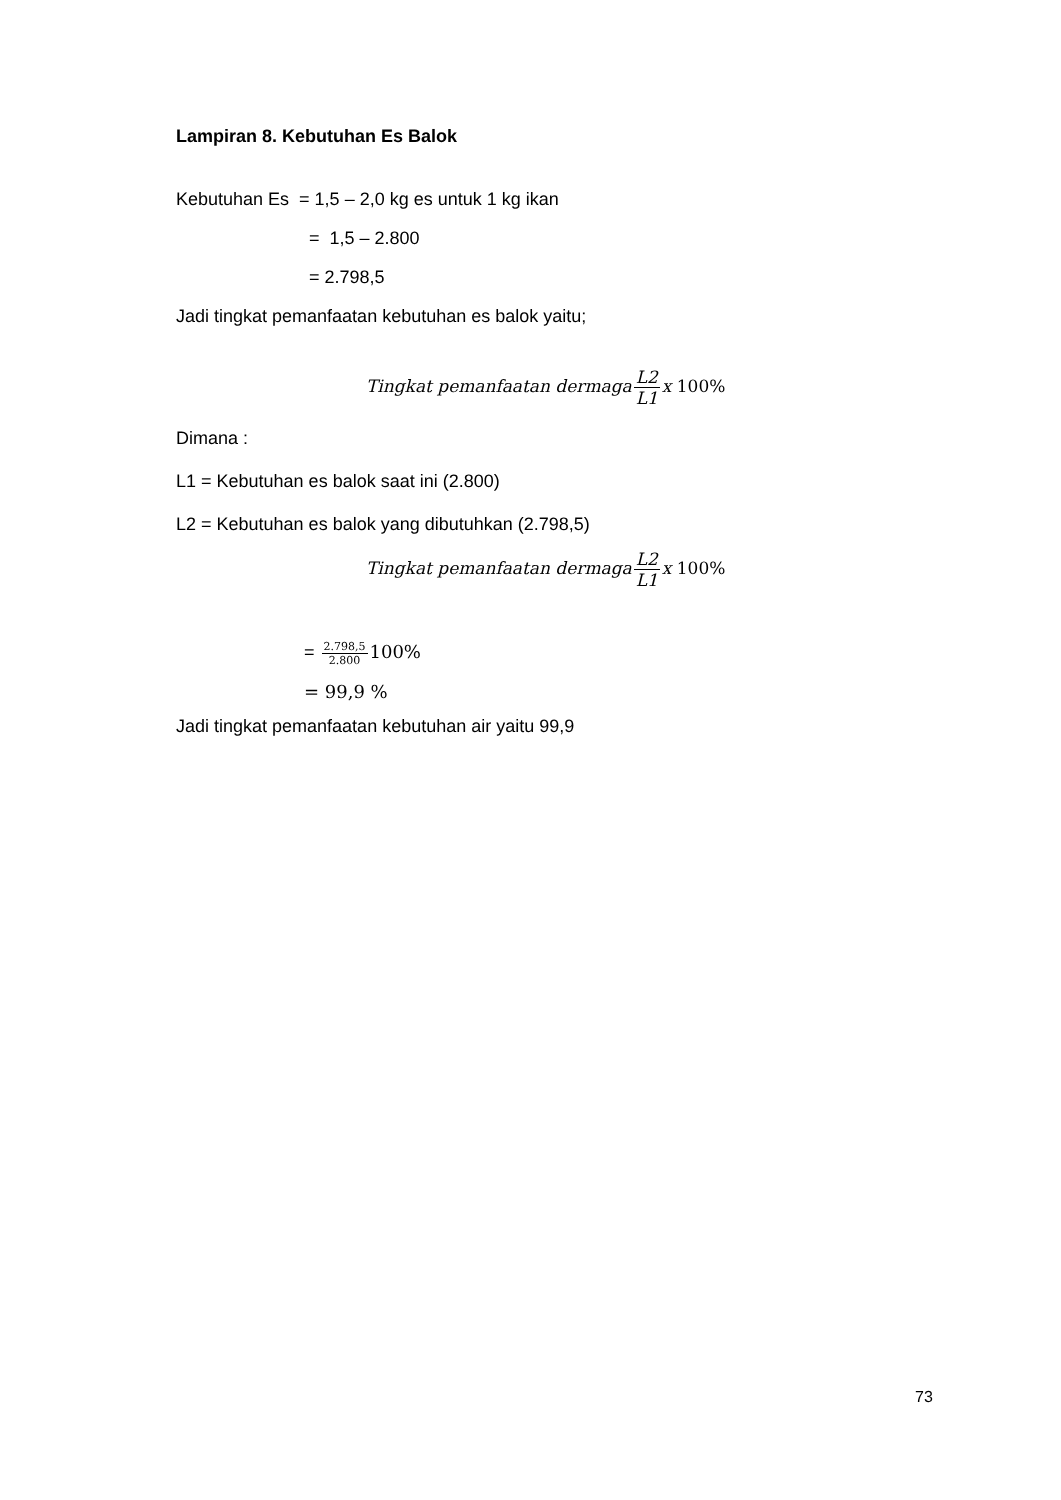Lampiran 8. Kebutuhan Es Balok
Kebutuhan Es = 1,5 – 2,0 kg es untuk 1 kg ikan
= 1,5 – 2.800
= 2.798,5
Jadi tingkat pemanfaatan kebutuhan es balok yaitu;
Tingkat pemanfaatan dermagaL2 L1x 100%
Dimana :
L1 = Kebutuhan es balok saat ini (2.800)
L2 = Kebutuhan es balok yang dibutuhkan (2.798,5)
Tingkat pemanfaatan dermagaL2 L1x 100%
= 2.798,5 2.800100%
= 99,9 %
Jadi tingkat pemanfaatan kebutuhan air yaitu 99,9
73